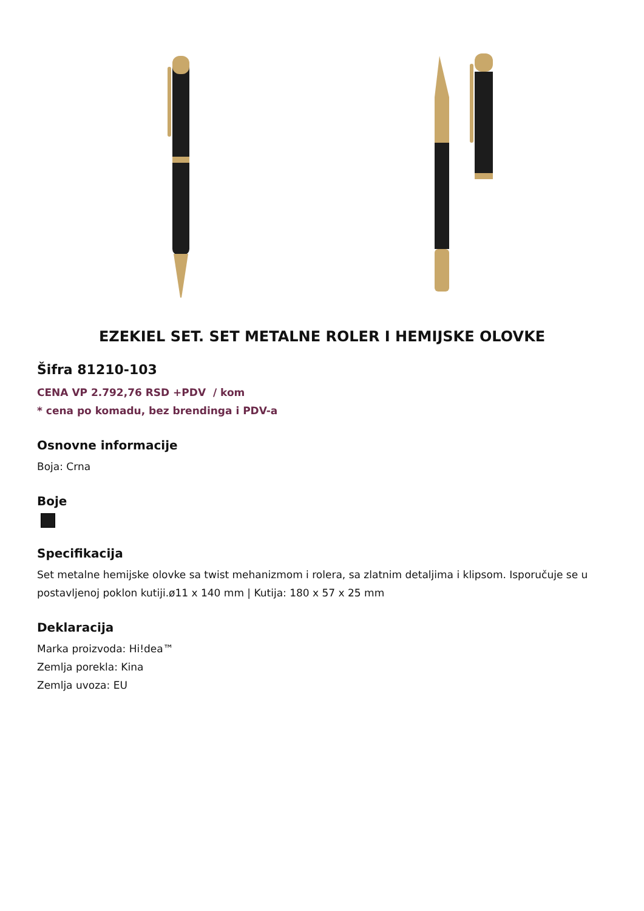EZEKIEL SET. SET METALNE ROLER I HEMIJSKE OLOVKE
Šifra 81210-103
CENA VP 2.792,76 RSD +PDV / kom
* cena po komadu, bez brendinga i PDV-a
Osnovne informacije
Boja: Crna
Boje
Specifikacija
Set metalne hemijske olovke sa twist mehanizmom i rolera, sa zlatnim detaljima i klipsom. Isporučuje se u postavljenoj poklon kutiji.ø11 x 140 mm | Kutija: 180 x 57 x 25 mm
Deklaracija
Marka proizvoda: Hi!dea™
Zemlja porekla: Kina
Zemlja uvoza: EU